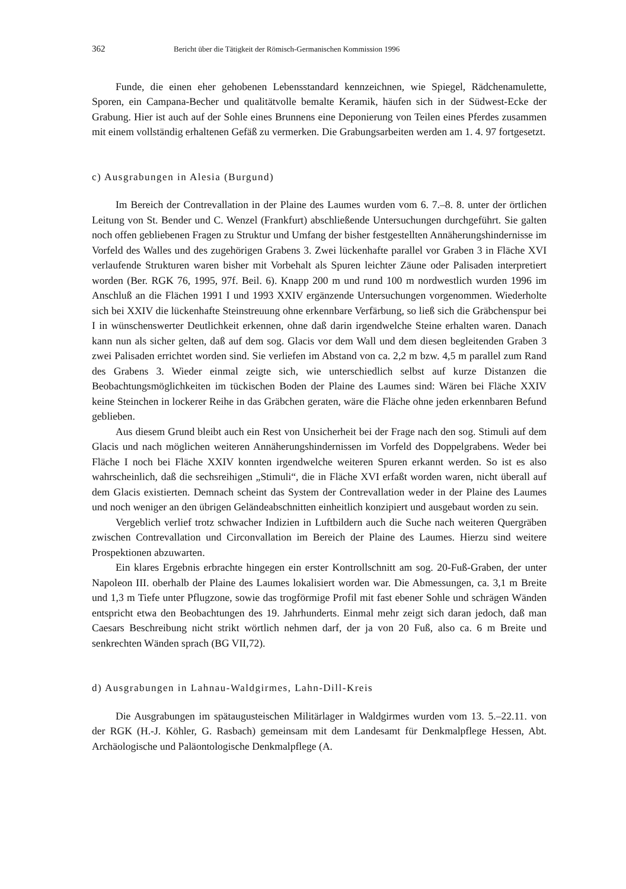362 Bericht über die Tätigkeit der Römisch-Germanischen Kommission 1996
Funde, die einen eher gehobenen Lebensstandard kennzeichnen, wie Spiegel, Rädchenamulette, Sporen, ein Campana-Becher und qualitätvolle bemalte Keramik, häufen sich in der Südwest-Ecke der Grabung. Hier ist auch auf der Sohle eines Brunnens eine Deponierung von Teilen eines Pferdes zusammen mit einem vollständig erhaltenen Gefäß zu vermerken. Die Grabungsarbeiten werden am 1. 4. 97 fortgesetzt.
c) Ausgrabungen in Alesia (Burgund)
Im Bereich der Contrevallation in der Plaine des Laumes wurden vom 6. 7.–8. 8. unter der örtlichen Leitung von St. Bender und C. Wenzel (Frankfurt) abschließende Untersuchungen durchgeführt. Sie galten noch offen gebliebenen Fragen zu Struktur und Umfang der bisher festgestellten Annäherungshindernisse im Vorfeld des Walles und des zugehörigen Grabens 3. Zwei lückenhafte parallel vor Graben 3 in Fläche XVI verlaufende Strukturen waren bisher mit Vorbehalt als Spuren leichter Zäune oder Palisaden interpretiert worden (Ber. RGK 76, 1995, 97f. Beil. 6). Knapp 200 m und rund 100 m nordwestlich wurden 1996 im Anschluß an die Flächen 1991 I und 1993 XXIV ergänzende Untersuchungen vorgenommen. Wiederholte sich bei XXIV die lückenhafte Steinstreuung ohne erkennbare Verfärbung, so ließ sich die Gräbchenspur bei I in wünschenswerter Deutlichkeit erkennen, ohne daß darin irgendwelche Steine erhalten waren. Danach kann nun als sicher gelten, daß auf dem sog. Glacis vor dem Wall und dem diesen begleitenden Graben 3 zwei Palisaden errichtet worden sind. Sie verliefen im Abstand von ca. 2,2 m bzw. 4,5 m parallel zum Rand des Grabens 3. Wieder einmal zeigte sich, wie unterschiedlich selbst auf kurze Distanzen die Beobachtungsmöglichkeiten im tückischen Boden der Plaine des Laumes sind: Wären bei Fläche XXIV keine Steinchen in lockerer Reihe in das Gräbchen geraten, wäre die Fläche ohne jeden erkennbaren Befund geblieben.
Aus diesem Grund bleibt auch ein Rest von Unsicherheit bei der Frage nach den sog. Stimuli auf dem Glacis und nach möglichen weiteren Annäherungshindernissen im Vorfeld des Doppelgrabens. Weder bei Fläche I noch bei Fläche XXIV konnten irgendwelche weiteren Spuren erkannt werden. So ist es also wahrscheinlich, daß die sechsreihigen „Stimuli“, die in Fläche XVI erfaßt worden waren, nicht überall auf dem Glacis existierten. Demnach scheint das System der Contrevallation weder in der Plaine des Laumes und noch weniger an den übrigen Geländeabschnitten einheitlich konzipiert und ausgebaut worden zu sein.
Vergeblich verlief trotz schwacher Indizien in Luftbildern auch die Suche nach weiteren Quergräben zwischen Contrevallation und Circonvallation im Bereich der Plaine des Laumes. Hierzu sind weitere Prospektionen abzuwarten.
Ein klares Ergebnis erbrachte hingegen ein erster Kontrollschnitt am sog. 20-Fuß-Graben, der unter Napoleon III. oberhalb der Plaine des Laumes lokalisiert worden war. Die Abmessungen, ca. 3,1 m Breite und 1,3 m Tiefe unter Pflugzone, sowie das trogförmige Profil mit fast ebener Sohle und schrägen Wänden entspricht etwa den Beobachtungen des 19. Jahrhunderts. Einmal mehr zeigt sich daran jedoch, daß man Caesars Beschreibung nicht strikt wörtlich nehmen darf, der ja von 20 Fuß, also ca. 6 m Breite und senkrechten Wänden sprach (BG VII,72).
d) Ausgrabungen in Lahnau-Waldgirmes, Lahn-Dill-Kreis
Die Ausgrabungen im spätaugusteischen Militärlager in Waldgirmes wurden vom 13. 5.–22.11. von der RGK (H.-J. Köhler, G. Rasbach) gemeinsam mit dem Landesamt für Denkmalpflege Hessen, Abt. Archäologische und Paläontologische Denkmalpflege (A.